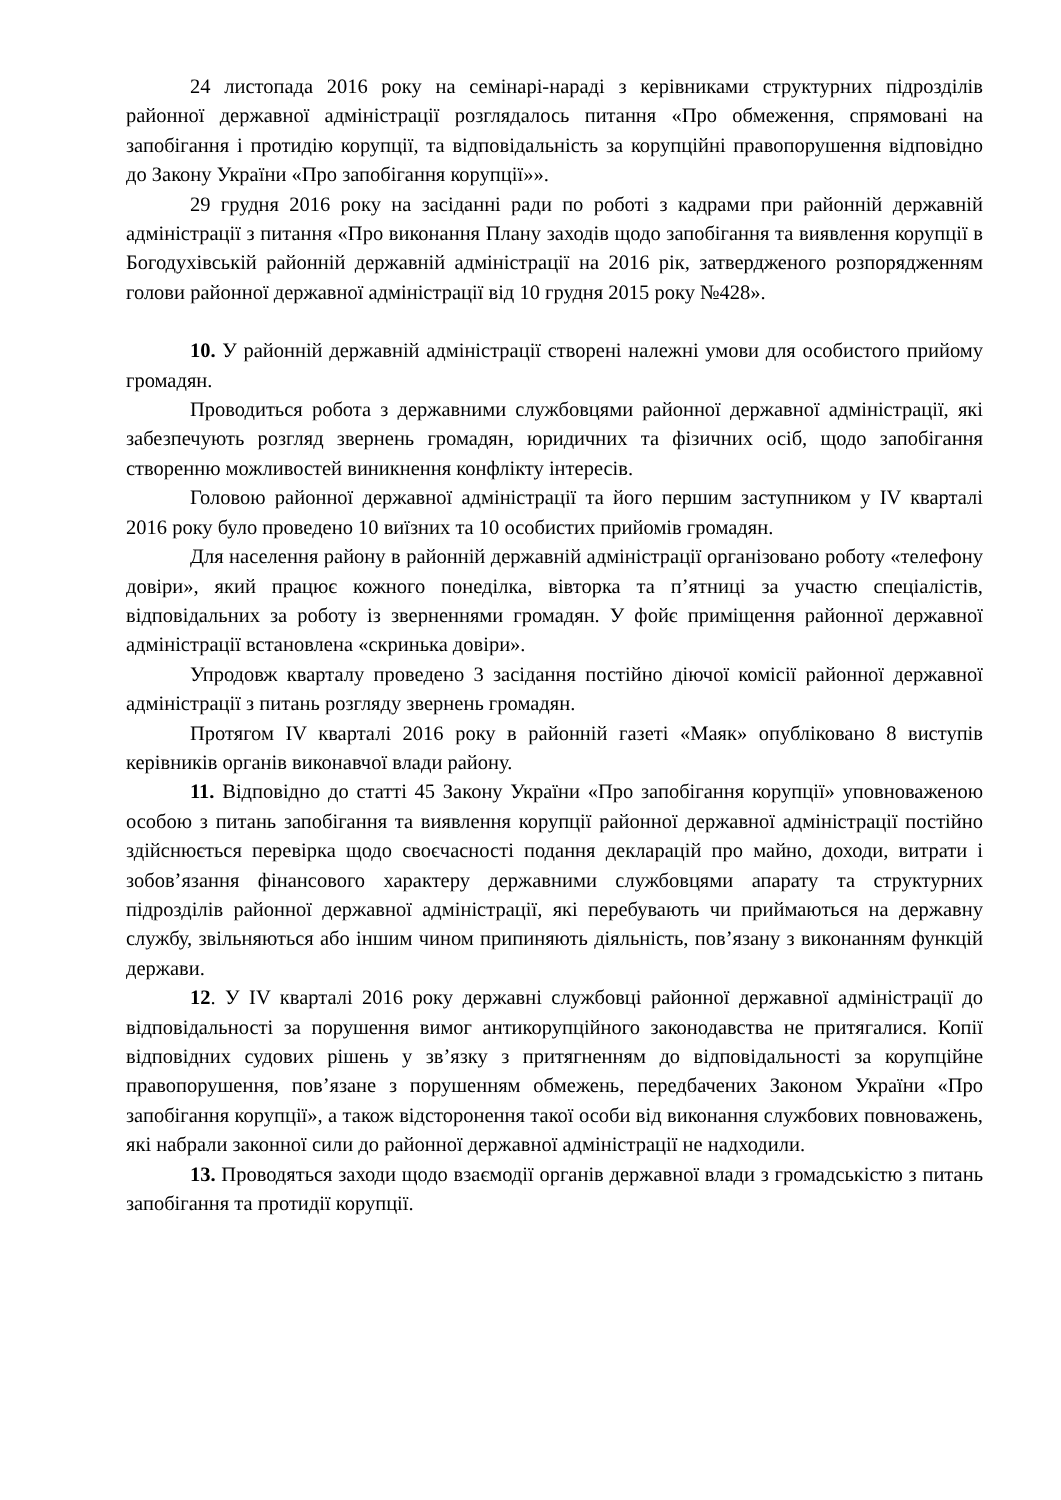24 листопада 2016 року на семінарі-нараді з керівниками структурних підрозділів районної державної адміністрації розглядалось питання «Про обмеження, спрямовані на запобігання і протидію корупції, та відповідальність за корупційні правопорушення відповідно до Закону України «Про запобігання корупції»».
29 грудня 2016 року на засіданні ради по роботі з кадрами при районній державній адміністрації з питання «Про виконання Плану заходів щодо запобігання та виявлення корупції в Богодухівській районній державній адміністрації на 2016 рік, затвердженого розпорядженням голови районної державної адміністрації від 10 грудня 2015 року №428».
10. У районній державній адміністрації створені належні умови для особистого прийому громадян.
Проводиться робота з державними службовцями районної державної адміністрації, які забезпечують розгляд звернень громадян, юридичних та фізичних осіб, щодо запобігання створенню можливостей виникнення конфлікту інтересів.
Головою районної державної адміністрації та його першим заступником у IV кварталі 2016 року було проведено 10 виїзних та 10 особистих прийомів громадян.
Для населення району в районній державній адміністрації організовано роботу «телефону довіри», який працює кожного понеділка, вівторка та п’ятниці за участю спеціалістів, відповідальних за роботу із зверненнями громадян. У фойє приміщення районної державної адміністрації встановлена «скринька довіри».
Упродовж кварталу проведено 3 засідання постійно діючої комісії районної державної адміністрації з питань розгляду звернень громадян.
Протягом IV кварталі 2016 року в районній газеті «Маяк» опубліковано 8 виступів керівників органів виконавчої влади району.
11. Відповідно до статті 45 Закону України «Про запобігання корупції» уповноваженою особою з питань запобігання та виявлення корупції районної державної адміністрації постійно здійснюється перевірка щодо своєчасності подання декларацій про майно, доходи, витрати і зобов’язання фінансового характеру державними службовцями апарату та структурних підрозділів районної державної адміністрації, які перебувають чи приймаються на державну службу, звільняються або іншим чином припиняють діяльність, пов’язану з виконанням функцій держави.
12. У IV кварталі 2016 року державні службовці районної державної адміністрації до відповідальності за порушення вимог антикорупційного законодавства не притягалися. Копії відповідних судових рішень у зв’язку з притягненням до відповідальності за корупційне правопорушення, пов’язане з порушенням обмежень, передбачених Законом України «Про запобігання корупції», а також відсторонення такої особи від виконання службових повноважень, які набрали законної сили до районної державної адміністрації не надходили.
13. Проводяться заходи щодо взаємодії органів державної влади з громадськістю з питань запобігання та протидії корупції.